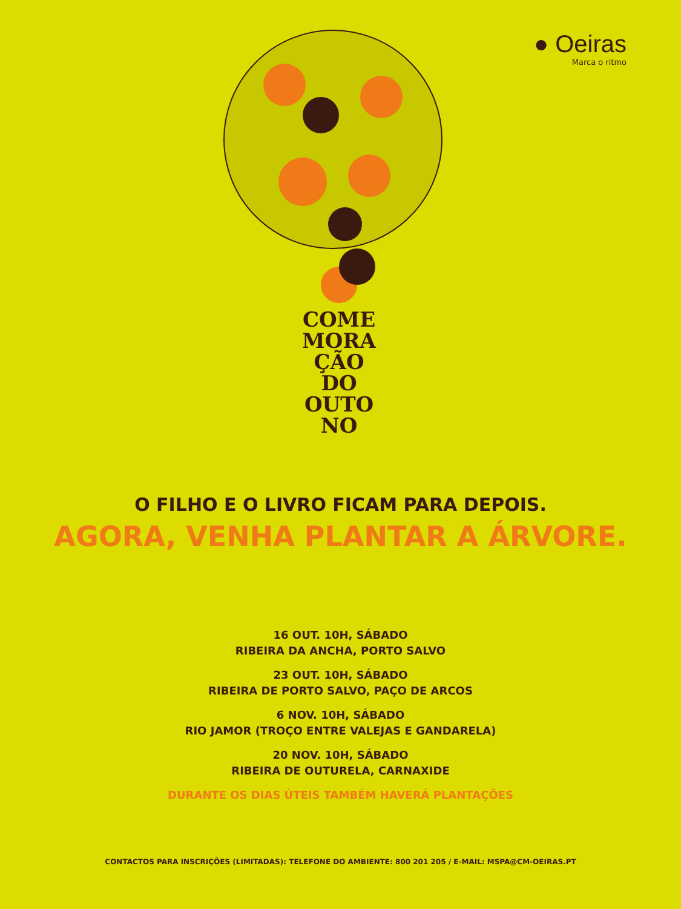● Oeiras
Marca o ritmo
COME
MORA
ÇÃO
DO
OUTO
NO
O FILHO E O LIVRO FICAM PARA DEPOIS.
AGORA, VENHA PLANTAR A ÁRVORE.
16 OUT. 10H, SÁBADO
RIBEIRA DA ANCHA, PORTO SALVO
23 OUT. 10H, SÁBADO
RIBEIRA DE PORTO SALVO, PAÇO DE ARCOS
6 NOV. 10H, SÁBADO
RIO JAMOR (TROÇO ENTRE VALEJAS E GANDARELA)
20 NOV. 10H, SÁBADO
RIBEIRA DE OUTURELA, CARNAXIDE
DURANTE OS DIAS ÚTEIS TAMBÉM HAVERÁ PLANTAÇÕES
CONTACTOS PARA INSCRIÇÕES (LIMITADAS): TELEFONE DO AMBIENTE: 800 201 205 / E-MAIL: MSPA@CM-OEIRAS.PT